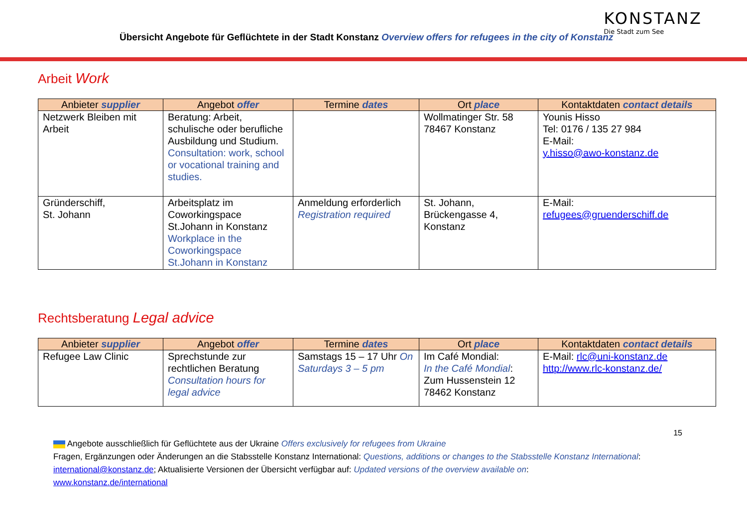Übersicht Angebote für Geflüchtete in der Stadt Konstanz Overview offers for refugees in the city of Konstanz
KONSTANZ
Die Stadt zum See
Arbeit Work
| Anbieter supplier | Angebot offer | Termine dates | Ort place | Kontaktdaten contact details |
| --- | --- | --- | --- | --- |
| Netzwerk Bleiben mit Arbeit | Beratung: Arbeit, schulische oder berufliche Ausbildung und Studium. Consultation: work, school or vocational training and studies. | | Wollmatinger Str. 58 78467 Konstanz | Younis Hisso Tel: 0176 / 135 27 984 E-Mail: y.hisso@awo-konstanz.de |
| Gründerschiff, St. Johann | Arbeitsplatz im Coworkingspace St.Johann in Konstanz Workplace in the Coworkingspace St.Johann in Konstanz | Anmeldung erforderlich Registration required | St. Johann, Brückengasse 4, Konstanz | E-Mail: refugees@gruenderschiff.de |
Rechtsberatung Legal advice
| Anbieter supplier | Angebot offer | Termine dates | Ort place | Kontaktdaten contact details |
| --- | --- | --- | --- | --- |
| Refugee Law Clinic | Sprechstunde zur rechtlichen Beratung Consultation hours for legal advice | Samstags 15 – 17 Uhr On Saturdays 3 – 5 pm | Im Café Mondial: In the Café Mondial : Zum Hussenstein 12 78462 Konstanz | E-Mail: rlc@uni-konstanz.de http://www.rlc-konstanz.de/ |
15
Angebote ausschließlich für Geflüchtete aus der Ukraine Offers exclusively for refugees from Ukraine
Fragen, Ergänzungen oder Änderungen an die Stabsstelle Konstanz International: Questions, additions or changes to the Stabsstelle Konstanz International:
international@konstanz.de; Aktualisierte Versionen der Übersicht verfügbar auf: Updated versions of the overview available on:
www.konstanz.de/international